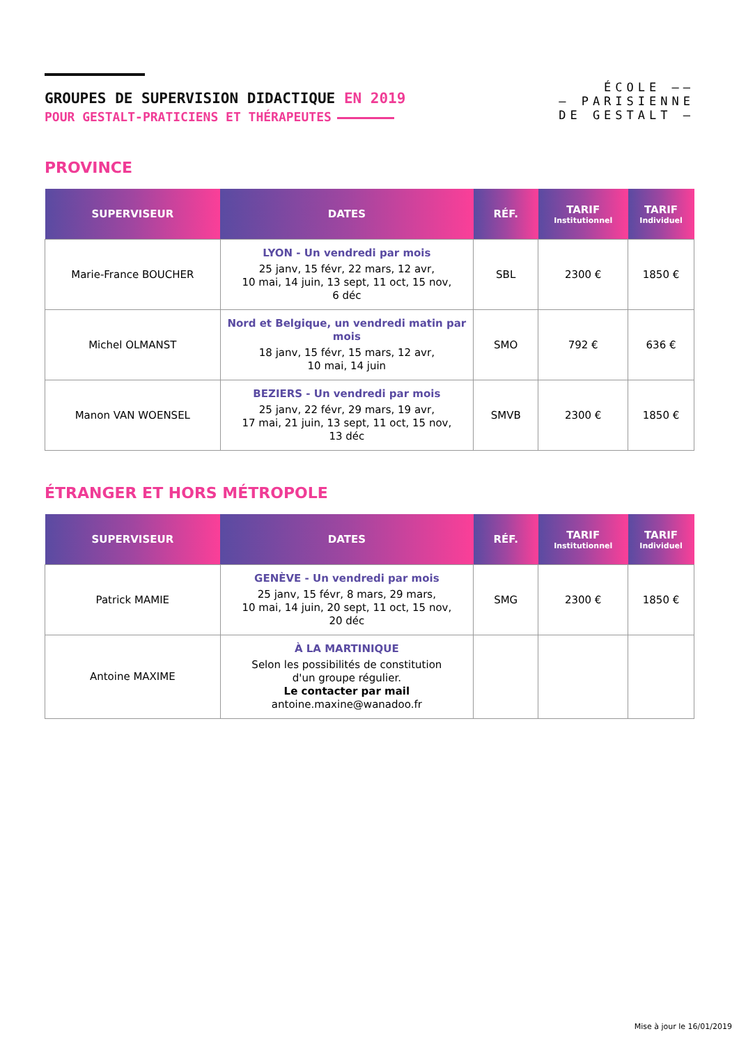GROUPES DE SUPERVISION DIDACTIQUE EN 2019
POUR GESTALT-PRATICIENS ET THÉRAPEUTES
ÉCOLE ——
— PARISIENNE
DE GESTALT —
PROVINCE
| SUPERVISEUR | DATES | RÉF. | TARIF Institutionnel | TARIF Individuel |
| --- | --- | --- | --- | --- |
| Marie-France BOUCHER | LYON - Un vendredi par mois 25 janv, 15 févr, 22 mars, 12 avr, 10 mai, 14 juin, 13 sept, 11 oct, 15 nov, 6 déc | SBL | 2300 € | 1850 € |
| Michel OLMANST | Nord et Belgique, un vendredi matin par mois 18 janv, 15 févr, 15 mars, 12 avr, 10 mai, 14 juin | SMO | 792 € | 636 € |
| Manon VAN WOENSEL | BEZIERS - Un vendredi par mois 25 janv, 22 févr, 29 mars, 19 avr, 17 mai, 21 juin, 13 sept, 11 oct, 15 nov, 13 déc | SMVB | 2300 € | 1850 € |
ÉTRANGER ET HORS MÉTROPOLE
| SUPERVISEUR | DATES | RÉF. | TARIF Institutionnel | TARIF Individuel |
| --- | --- | --- | --- | --- |
| Patrick MAMIE | GENÈVE - Un vendredi par mois 25 janv, 15 févr, 8 mars, 29 mars, 10 mai, 14 juin, 20 sept, 11 oct, 15 nov, 20 déc | SMG | 2300 € | 1850 € |
| Antoine MAXIME | À LA MARTINIQUE Selon les possibilités de constitution d'un groupe régulier. Le contacter par mail antoine.maxine@wanadoo.fr | | | |
Mise à jour le 16/01/2019